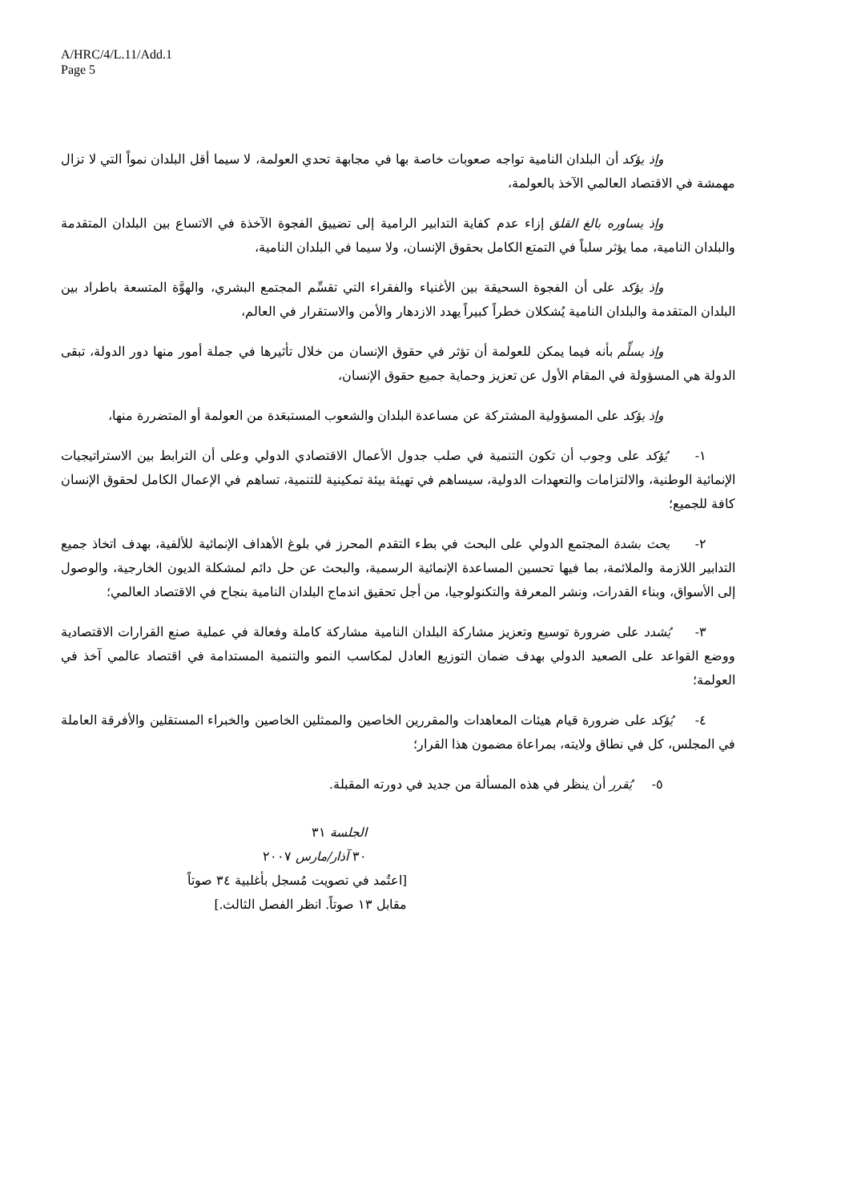A/HRC/4/L.11/Add.1
Page 5
وإذ يؤكد أن البلدان النامية تواجه صعوبات خاصة بها في مجابهة تحدي العولمة، لا سيما أقل البلدان نمواً التي لا تزال مهمشة في الاقتصاد العالمي الآخذ بالعولمة،
وإذ يساوره بالغ القلق إزاء عدم كفاية التدابير الرامية إلى تضييق الفجوة الآخذة في الاتساع بين البلدان المتقدمة والبلدان النامية، مما يؤثر سلباً في التمتع الكامل بحقوق الإنسان، ولا سيما في البلدان النامية،
وإذ يؤكد على أن الفجوة السحيقة بين الأغنياء والفقراء التي تقسِّم المجتمع البشري، والهوَّة المتسعة باطراد بين البلدان المتقدمة والبلدان النامية يُشكلان خطراً كبيراً يهدد الازدهار والأمن والاستقرار في العالم،
وإذ يسلِّم بأنه فيما يمكن للعولمة أن تؤثر في حقوق الإنسان من خلال تأثيرها في جملة أمور منها دور الدولة، تبقى الدولة هي المسؤولة في المقام الأول عن تعزيز وحماية جميع حقوق الإنسان،
وإذ يؤكد على المسؤولية المشتركة عن مساعدة البلدان والشعوب المستبعَدة من العولمة أو المتضررة منها،
١- يُؤكد على وجوب أن تكون التنمية في صلب جدول الأعمال الاقتصادي الدولي وعلى أن الترابط بين الاستراتيجيات الإنمائية الوطنية، والالتزامات والتعهدات الدولية، سيساهم في تهيئة بيئة تمكينية للتنمية، تساهم في الإعمال الكامل لحقوق الإنسان كافة للجميع؛
٢- يحث بشدة المجتمع الدولي على البحث في بطء التقدم المحرز في بلوغ الأهداف الإنمائية للألفية، بهدف اتخاذ جميع التدابير اللازمة والملائمة، بما فيها تحسين المساعدة الإنمائية الرسمية، والبحث عن حل دائم لمشكلة الديون الخارجية، والوصول إلى الأسواق، وبناء القدرات، ونشر المعرفة والتكنولوجيا، من أجل تحقيق اندماج البلدان النامية بنجاح في الاقتصاد العالمي؛
٣- يُشدد على ضرورة توسيع وتعزيز مشاركة البلدان النامية مشاركة كاملة وفعالة في عملية صنع القرارات الاقتصادية ووضع القواعد على الصعيد الدولي بهدف ضمان التوزيع العادل لمكاسب النمو والتنمية المستدامة في اقتصاد عالمي آخذ في العولمة؛
٤- يُؤكد على ضرورة قيام هيئات المعاهدات والمقررين الخاصين والممثلين الخاصين والخبراء المستقلين والأفرقة العاملة في المجلس، كل في نطاق ولايته، بمراعاة مضمون هذا القرار؛
٥- يُقرر أن ينظر في هذه المسألة من جديد في دورته المقبلة.
الجلسة ٣١
٣٠ آذار/مارس ٢٠٠٧
[اعتُمد في تصويت مُسجل بأغلبية ٣٤ صوتاً
مقابل ١٣ صوتاً. انظر الفصل الثالث.]